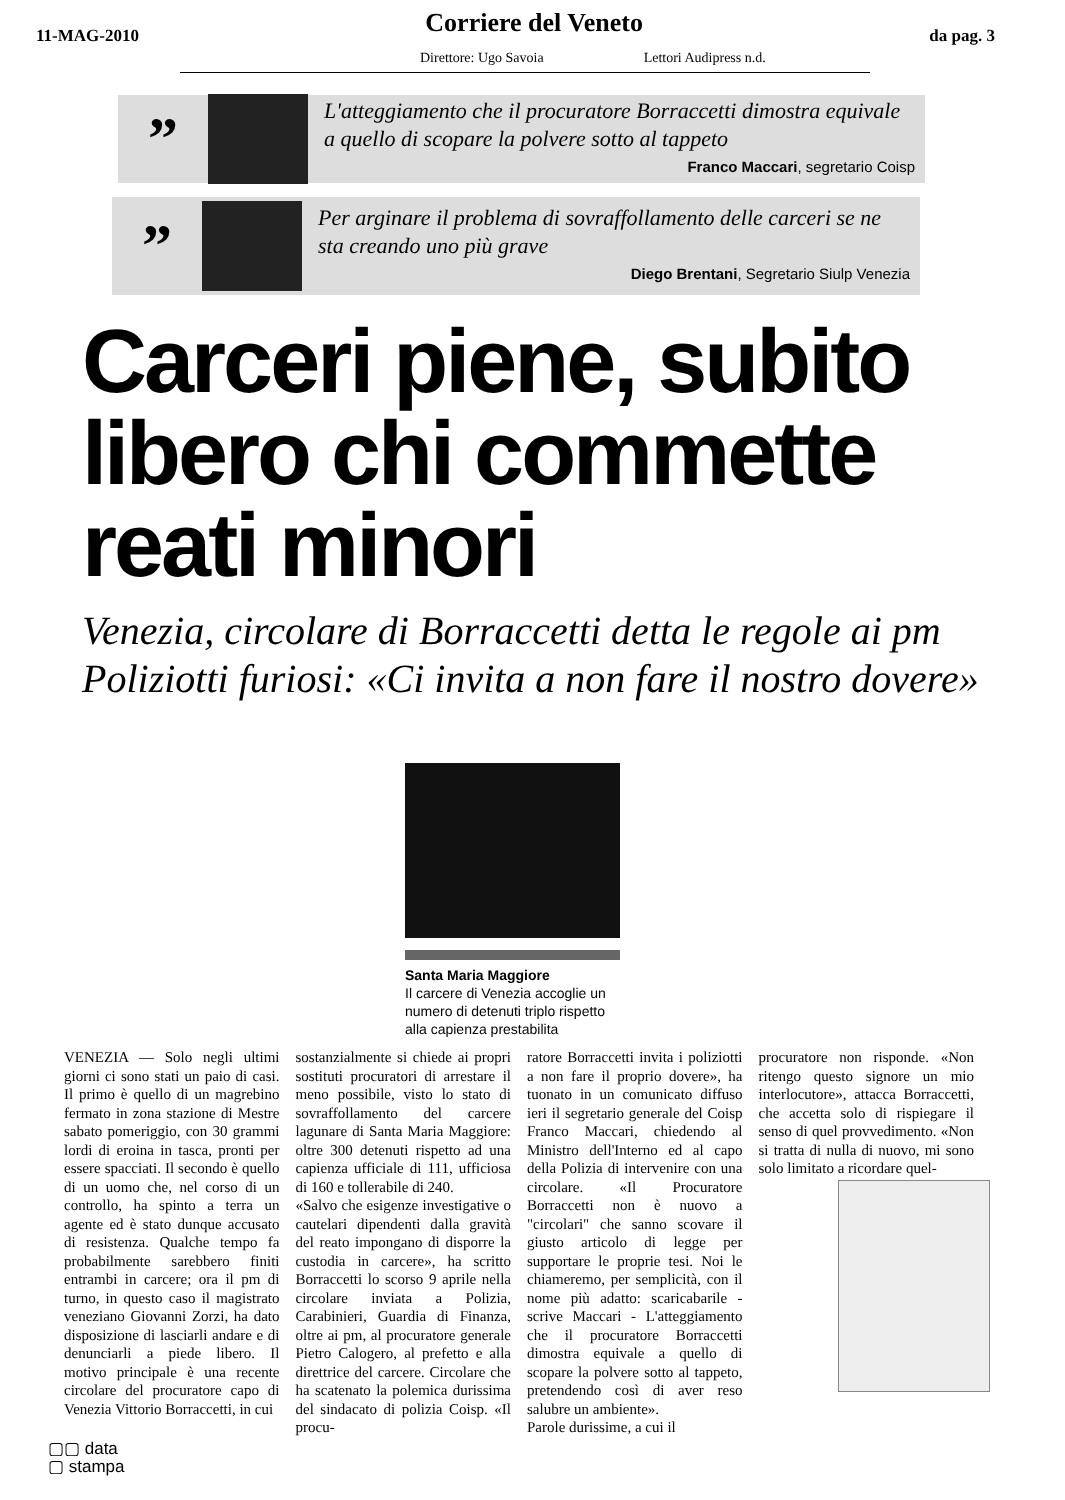11-MAG-2010 Corriere del Veneto da pag. 3
Direttore: Ugo Savoia Lettori Audipress n.d.
”
L'atteggiamento che il procuratore Borraccetti dimostra equivale a quello di scopare la polvere sotto al tappeto
Franco Maccari, segretario Coisp
”
Per arginare il problema di sovraffollamento delle carceri se ne sta creando uno più grave
Diego Brentani, Segretario Siulp Venezia
Carceri piene, subito libero chi commette reati minori
Venezia, circolare di Borraccetti detta le regole ai pm Poliziotti furiosi: «Ci invita a non fare il nostro dovere»
Santa Maria Maggiore
Il carcere di Venezia accoglie un numero di detenuti triplo rispetto alla capienza prestabilita
VENEZIA — Solo negli ultimi giorni ci sono stati un paio di casi. Il primo è quello di un magrebino fermato in zona stazione di Mestre sabato pomeriggio, con 30 grammi lordi di eroina in tasca, pronti per essere spacciati. Il secondo è quello di un uomo che, nel corso di un controllo, ha spinto a terra un agente ed è stato dunque accusato di resistenza. Qualche tempo fa probabilmente sarebbero finiti entrambi in carcere; ora il pm di turno, in questo caso il magistrato veneziano Giovanni Zorzi, ha dato disposizione di lasciarli andare e di denunciarli a piede libero. Il motivo principale è una recente circolare del procuratore capo di Venezia Vittorio Borraccetti, in cui
sostanzialmente si chiede ai propri sostituti procuratori di arrestare il meno possibile, visto lo stato di sovraffollamento del carcere lagunare di Santa Maria Maggiore: oltre 300 detenuti rispetto ad una capienza ufficiale di 111, ufficiosa di 160 e tollerabile di 240.
«Salvo che esigenze investigative o cautelari dipendenti dalla gravità del reato impongano di disporre la custodia in carcere», ha scritto Borraccetti lo scorso 9 aprile nella circolare inviata a Polizia, Carabinieri, Guardia di Finanza, oltre ai pm, al procuratore generale Pietro Calogero, al prefetto e alla direttrice del carcere. Circolare che ha scatenato la polemica durissima del sindacato di polizia Coisp. «Il procu-
ratore Borraccetti invita i poliziotti a non fare il proprio dovere», ha tuonato in un comunicato diffuso ieri il segretario generale del Coisp Franco Maccari, chiedendo al Ministro dell'Interno ed al capo della Polizia di intervenire con una circolare. «Il Procuratore Borraccetti non è nuovo a "circolari" che sanno scovare il giusto articolo di legge per supportare le proprie tesi. Noi le chiameremo, per semplicità, con il nome più adatto: scaricabarile - scrive Maccari - L'atteggiamento che il procuratore Borraccetti dimostra equivale a quello di scopare la polvere sotto al tappeto, pretendendo così di aver reso salubre un ambiente».
Parole durissime, a cui il
procuratore non risponde. «Non ritengo questo signore un mio interlocutore», attacca Borraccetti, che accetta solo di rispiegare il senso di quel provvedimento. «Non si tratta di nulla di nuovo, mi sono solo limitato a ricordare quel-
▢▢ data
▢ stampa